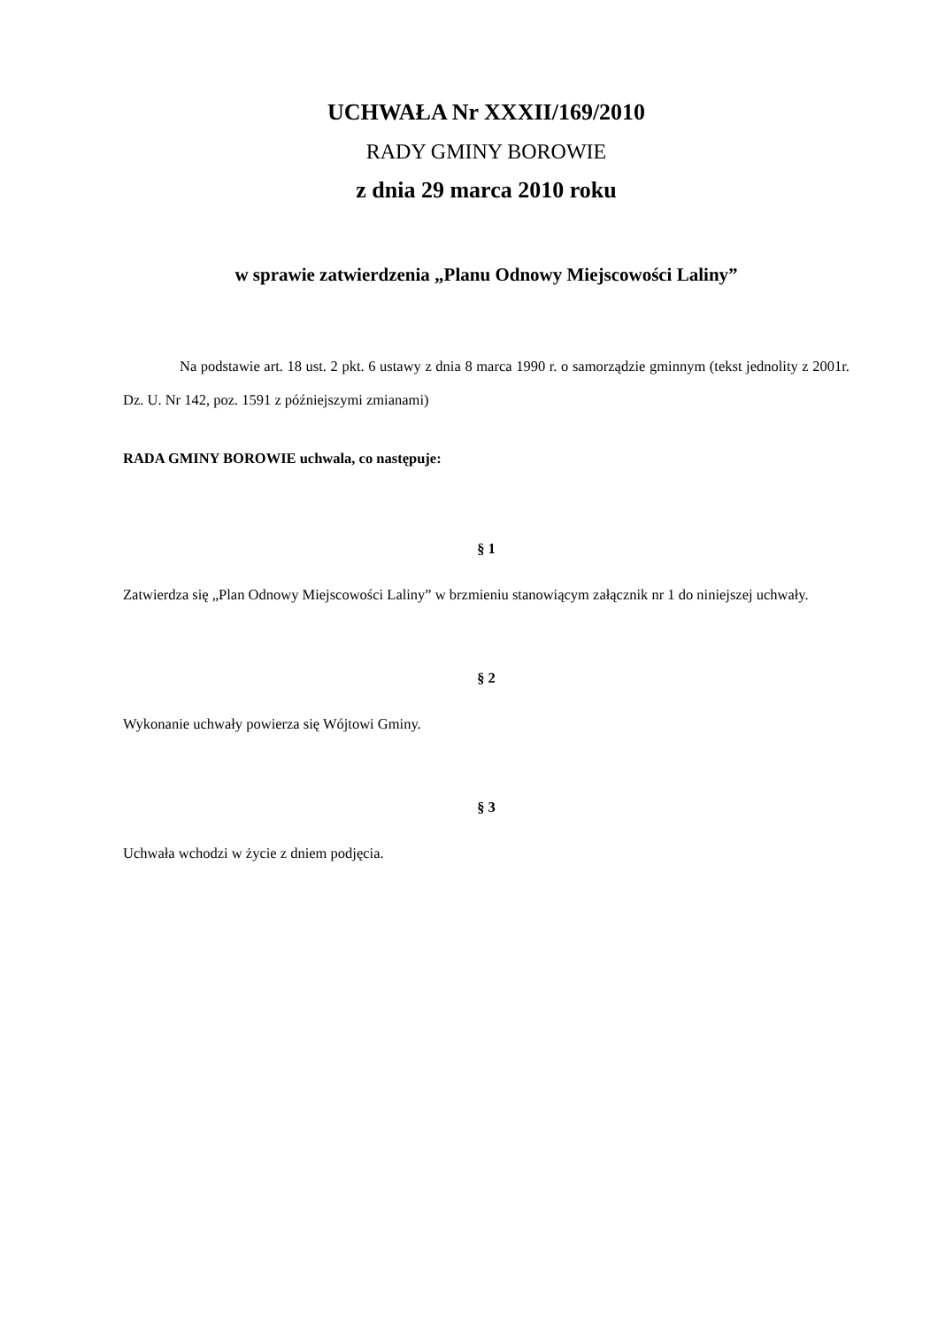UCHWAŁA Nr XXXII/169/2010
RADY GMINY BOROWIE
z dnia 29 marca 2010 roku
w sprawie zatwierdzenia „Planu Odnowy Miejscowości Laliny”
Na podstawie art. 18 ust. 2 pkt. 6 ustawy z dnia 8 marca 1990 r. o samorządzie gminnym (tekst jednolity z 2001r. Dz. U. Nr 142, poz. 1591 z późniejszymi zmianami)
RADA GMINY BOROWIE uchwala, co następuje:
§ 1
Zatwierdza się „Plan Odnowy Miejscowości Laliny” w brzmieniu stanowiącym załącznik nr 1 do niniejszej uchwały.
§ 2
Wykonanie uchwały powierza się Wójtowi Gminy.
§ 3
Uchwała wchodzi w życie z dniem podjęcia.